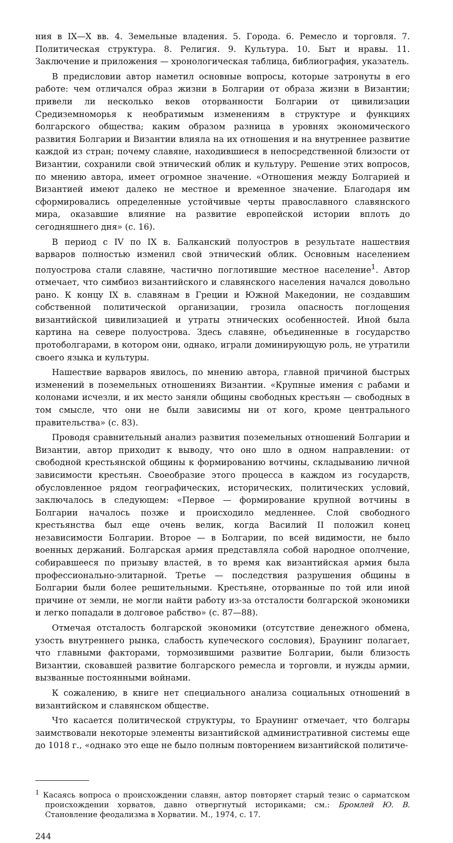ния в IX—X вв. 4. Земельные владения. 5. Города. 6. Ремесло и торговля. 7. Политическая структура. 8. Религия. 9. Культура. 10. Быт и нравы. 11. Заключение и приложения — хронологическая таблица, библиография, указатель.
В предисловии автор наметил основные вопросы, которые затронуты в его работе: чем отличался образ жизни в Болгарии от образа жизни в Византии; привели ли несколько веков оторванности Болгарии от цивилизации Средиземноморья к необратимым изменениям в структуре и функциях болгарского общества; каким образом разница в уровнях экономического развития Болгарии и Византии влияла на их отношения и на внутреннее развитие каждой из стран; почему славяне, находившиеся в непосредственной близости от Византии, сохранили свой этнический облик и культуру. Решение этих вопросов, по мнению автора, имеет огромное значение. «Отношения между Болгарией и Византией имеют далеко не местное и временное значение. Благодаря им сформировались определенные устойчивые черты православного славянского мира, оказавшие влияние на развитие европейской истории вплоть до сегодняшнего дня» (с. 16).
В период с IV по IX в. Балканский полуостров в результате нашествия варваров полностью изменил свой этнический облик. Основным населением полуострова стали славяне, частично поглотившие местное население<sup>1</sup>. Автор отмечает, что симбиоз византийского и славянского населения начался довольно рано. К концу IX в. славянам в Греции и Южной Македонии, не создавшим собственной политической организации, грозила опасность поглощения византийской цивилизацией и утраты этнических особенностей. Иной была картина на севере полуострова. Здесь славяне, объединенные в государство протоболгарами, в котором они, однако, играли доминирующую роль, не утратили своего языка и культуры.
Нашествие варваров явилось, по мнению автора, главной причиной быстрых изменений в поземельных отношениях Византии. «Крупные имения с рабами и колонами исчезли, и их место заняли общины свободных крестьян — свободных в том смысле, что они не были зависимы ни от кого, кроме центрального правительства» (с. 83).
Проводя сравнительный анализ развития поземельных отношений Болгарии и Византии, автор приходит к выводу, что оно шло в одном направлении: от свободной крестьянской общины к формированию вотчины, складыванию личной зависимости крестьян. Своеобразие этого процесса в каждом из государств, обусловленное рядом географических, исторических, политических условий, заключалось в следующем: «Первое — формирование крупной вотчины в Болгарии началось позже и происходило медленнее. Слой свободного крестьянства был еще очень велик, когда Василий II положил конец независимости Болгарии. Второе — в Болгарии, по всей видимости, не было военных держаний. Болгарская армия представляла собой народное ополчение, собиравшееся по призыву властей, в то время как византийская армия была профессионально-элитарной. Третье — последствия разрушения общины в Болгарии были более решительными. Крестьяне, оторванные по той или иной причине от земли, не могли найти работу из-за отсталости болгарской экономики и легко попадали в долговое рабство» (с. 87—88).
Отмечая отсталость болгарской экономики (отсутствие денежного обмена, узость внутреннего рынка, слабость купеческого сословия), Браунинг полагает, что главными факторами, тормозившими развитие Болгарии, были близость Византии, сковавшей развитие болгарского ремесла и торговли, и нужды армии, вызванные постоянными войнами.
К сожалению, в книге нет специального анализа социальных отношений в византийском и славянском обществе.
Что касается политической структуры, то Браунинг отмечает, что болгары заимствовали некоторые элементы византийской административной системы еще до 1018 г., «однако это еще не было полным повторением византийской политиче-
<sup>1</sup> Касаясь вопроса о происхождении славян, автор повторяет старый тезис о сарматском происхождении хорватов, давно отвергнутый историками; см.: Бромлей Ю. В. Становление феодализма в Хорватии. М., 1974, с. 17.
244